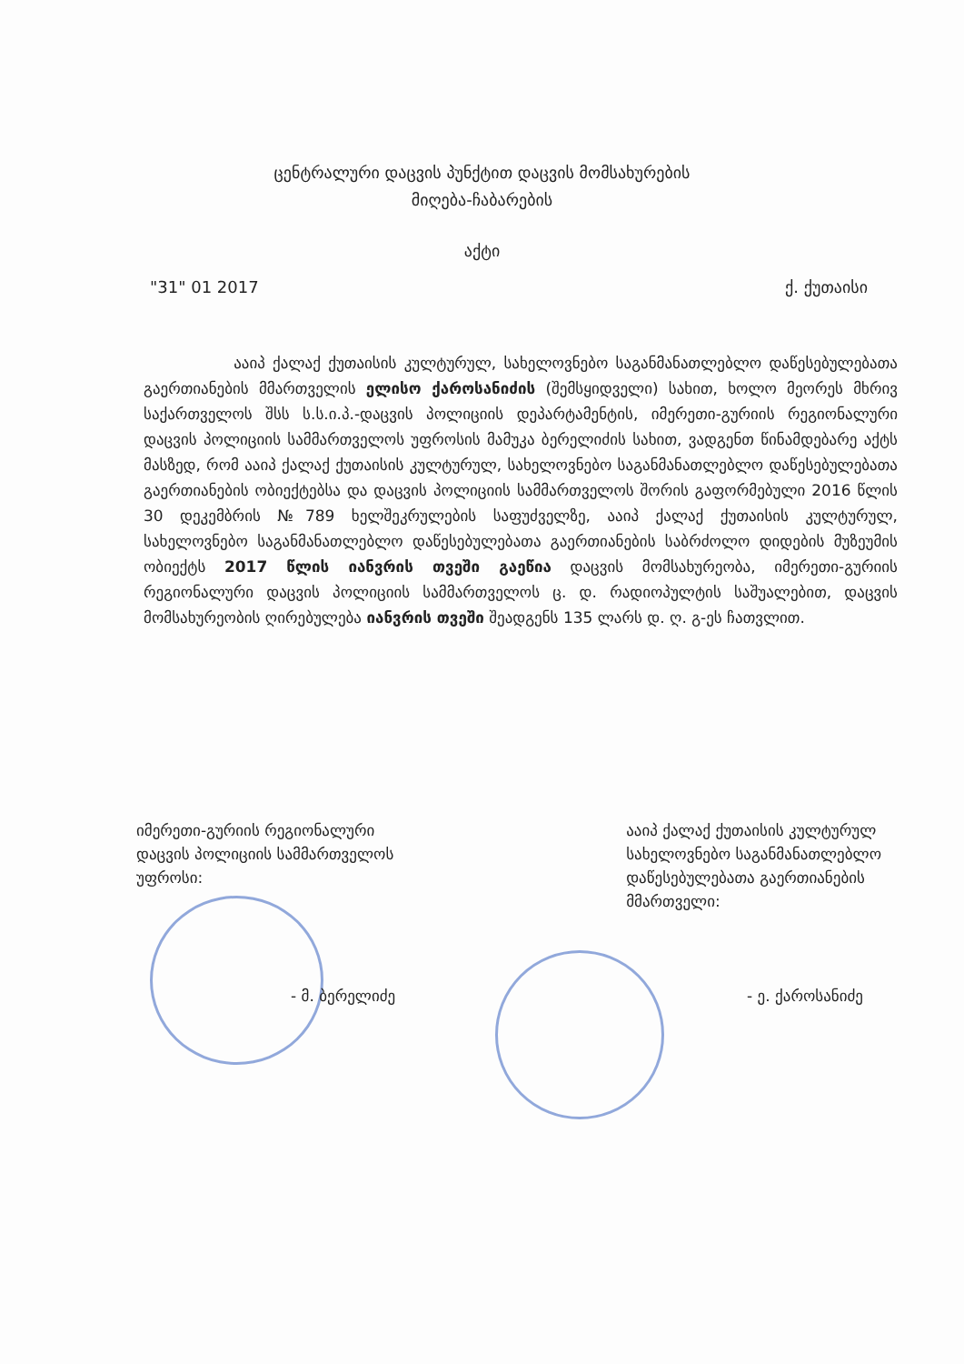ცენტრალური დაცვის პუნქტით დაცვის მომსახურების
მიღება-ჩაბარების
აქტი
"31" 01 2017 ქ. ქუთაისი
ააიპ ქალაქ ქუთაისის კულტურულ, სახელოვნებო საგანმანათლებლო დაწესებულებათა გაერთიანების მმართველის ელისო ქაროსანიძის (შემსყიდველი) სახით, ხოლო მეორეს მხრივ საქართველოს შსს ს.ს.ი.პ.-დაცვის პოლიციის დეპარტამენტის, იმერეთი-გურიის რეგიონალური დაცვის პოლიციის სამმართველოს უფროსის მამუკა ბერელიძის სახით, ვადგენთ წინამდებარე აქტს მასზედ, რომ ააიპ ქალაქ ქუთაისის კულტურულ, სახელოვნებო საგანმანათლებლო დაწესებულებათა გაერთიანების ობიექტებსა და დაცვის პოლიციის სამმართველოს შორის გაფორმებული 2016 წლის 30 დეკემბრის №789 ხელშეკრულების საფუძველზე, ააიპ ქალაქ ქუთაისის კულტურულ, სახელოვნებო საგანმანათლებლო დაწესებულებათა გაერთიანების საბრძოლო დიდების მუზეუმის ობიექტს 2017 წლის იანვრის თვეში გაეწია დაცვის მომსახურეობა, იმერეთი-გურიის რეგიონალური დაცვის პოლიციის სამმართველოს ც. დ. რადიოპულტის საშუალებით, დაცვის მომსახურეობის ღირებულება იანვრის თვეში შეადგენს 135 ლარს დ. ღ. გ-ეს ჩათვლით.
იმერეთი-გურიის რეგიონალური
დაცვის პოლიციის სამმართველოს
უფროსი:
ააიპ ქალაქ ქუთაისის კულტურულ
სახელოვნებო საგანმანათლებლო
დაწესებულებათა გაერთიანების
მმართველი:
- მ. ბერელიძე - ე. ქაროსანიძე